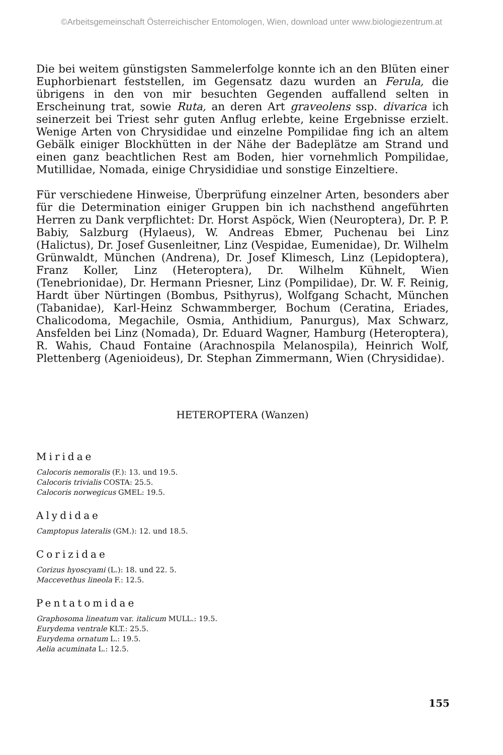©Arbeitsgemeinschaft Österreichischer Entomologen, Wien, download unter www.biologiezentrum.at
Die bei weitem günstigsten Sammelerfolge konnte ich an den Blüten einer Euphorbienart feststellen, im Gegensatz dazu wurden an Ferula, die übrigens in den von mir besuchten Gegenden auffallend selten in Erscheinung trat, sowie Ruta, an deren Art graveolens ssp. divarica ich seinerzeit bei Triest sehr guten Anflug erlebte, keine Ergebnisse erzielt. Wenige Arten von Chrysididae und einzelne Pompilidae fing ich an altem Gebälk einiger Blockhütten in der Nähe der Badeplätze am Strand und einen ganz beachtlichen Rest am Boden, hier vornehmlich Pompilidae, Mutillidae, Nomada, einige Chrysididiae und sonstige Einzeltiere.
Für verschiedene Hinweise, Überprüfung einzelner Arten, besonders aber für die Determination einiger Gruppen bin ich nachsthend angeführten Herren zu Dank verpflichtet: Dr. Horst Aspöck, Wien (Neuroptera), Dr. P. P. Babiy, Salzburg (Hylaeus), W. Andreas Ebmer, Puchenau bei Linz (Halictus), Dr. Josef Gusenleitner, Linz (Vespidae, Eumenidae), Dr. Wilhelm Grünwaldt, München (Andrena), Dr. Josef Klimesch, Linz (Lepidoptera), Franz Koller, Linz (Heteroptera), Dr. Wilhelm Kühnelt, Wien (Tenebrionidae), Dr. Hermann Priesner, Linz (Pompilidae), Dr. W. F. Reinig, Hardt über Nürtingen (Bombus, Psithyrus), Wolfgang Schacht, München (Tabanidae), Karl-Heinz Schwammberger, Bochum (Ceratina, Eriades, Chalicodoma, Megachile, Osmia, Anthidium, Panurgus), Max Schwarz, Ansfelden bei Linz (Nomada), Dr. Eduard Wagner, Hamburg (Heteroptera), R. Wahis, Chaud Fontaine (Arachnospila Melanospila), Heinrich Wolf, Plettenberg (Agenioideus), Dr. Stephan Zimmermann, Wien (Chrysididae).
HETEROPTERA (Wanzen)
Miridae
Calocoris nemoralis (F.): 13. und 19.5.
Calocoris trivialis COSTA: 25.5.
Calocoris norwegicus GMEL: 19.5.
Alydidae
Camptopus lateralis (GM.): 12. und 18.5.
Corizidae
Corizus hyoscyami (L.): 18. und 22. 5.
Maccevethus lineola F.: 12.5.
Pentatomidae
Graphosoma lineatum var. italicum MULL.: 19.5.
Eurydema ventrale KLT.: 25.5.
Eurydema ornatum L.: 19.5.
Aelia acuminata L.: 12.5.
155